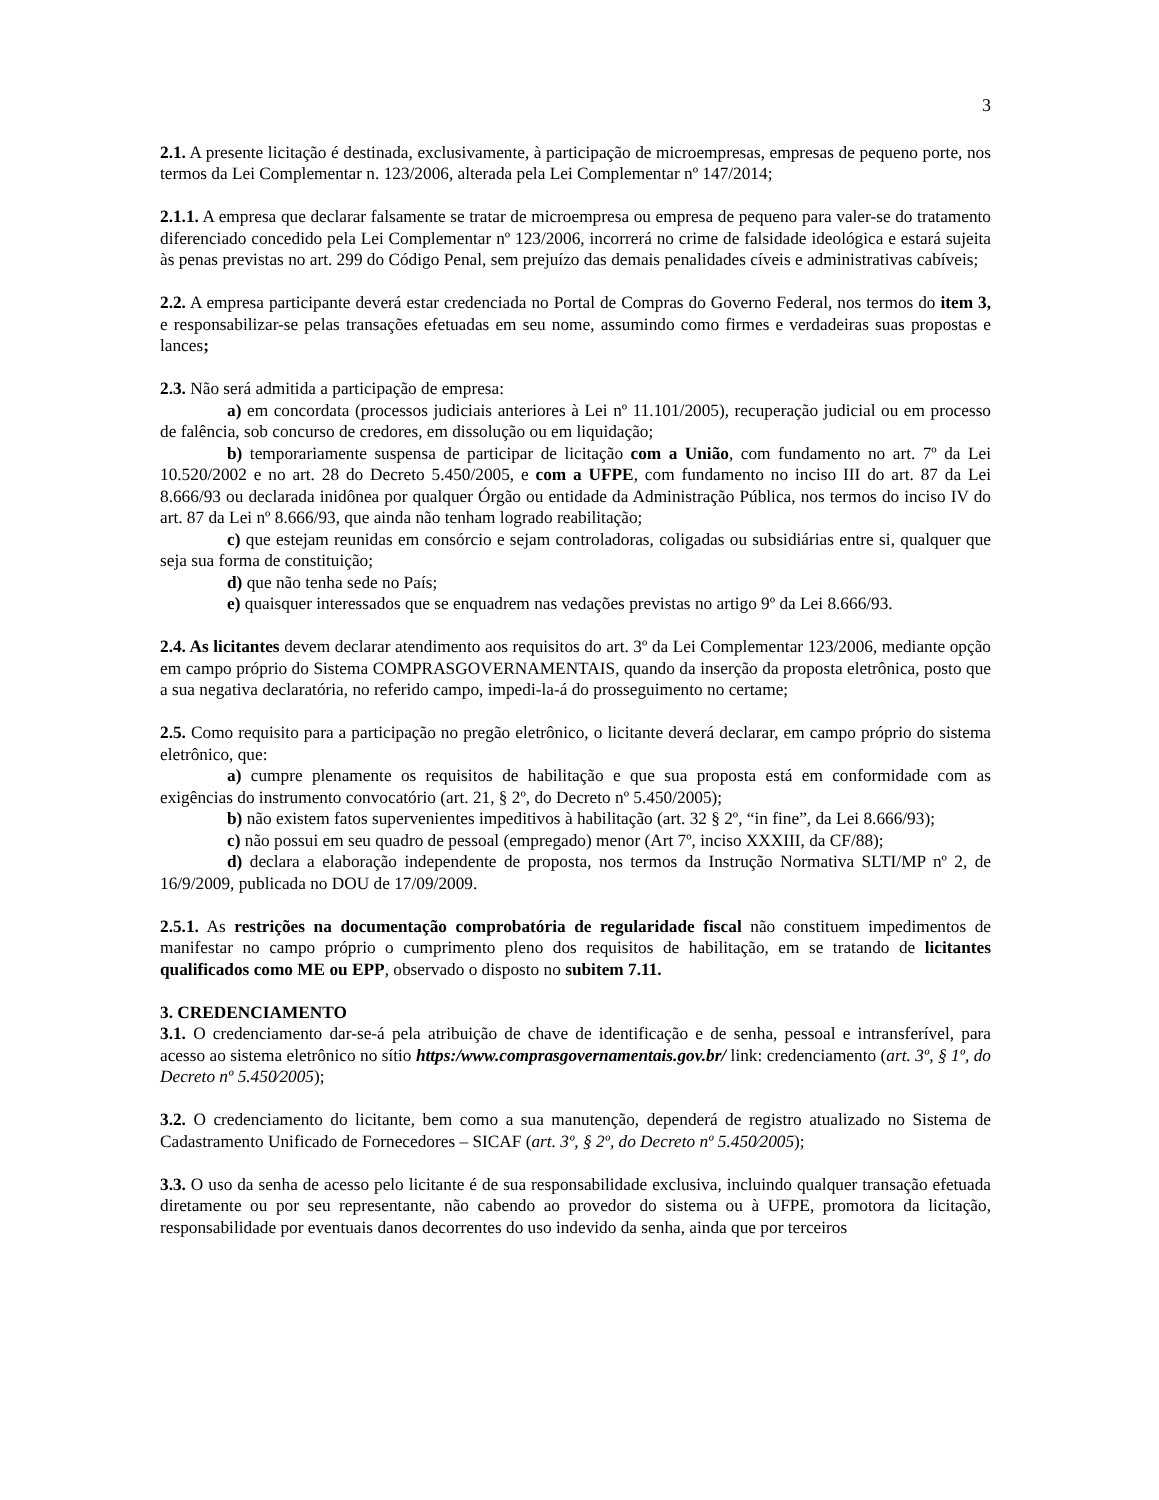3
2.1. A presente licitação é destinada, exclusivamente, à participação de microempresas, empresas de pequeno porte, nos termos da Lei Complementar n. 123/2006, alterada pela Lei Complementar nº 147/2014;
2.1.1. A empresa que declarar falsamente se tratar de microempresa ou empresa de pequeno para valer-se do tratamento diferenciado concedido pela Lei Complementar nº 123/2006, incorrerá no crime de falsidade ideológica e estará sujeita às penas previstas no art. 299 do Código Penal, sem prejuízo das demais penalidades cíveis e administrativas cabíveis;
2.2. A empresa participante deverá estar credenciada no Portal de Compras do Governo Federal, nos termos do item 3, e responsabilizar-se pelas transações efetuadas em seu nome, assumindo como firmes e verdadeiras suas propostas e lances;
2.3. Não será admitida a participação de empresa:
a) em concordata (processos judiciais anteriores à Lei nº 11.101/2005), recuperação judicial ou em processo de falência, sob concurso de credores, em dissolução ou em liquidação;
b) temporariamente suspensa de participar de licitação com a União, com fundamento no art. 7º da Lei 10.520/2002 e no art. 28 do Decreto 5.450/2005, e com a UFPE, com fundamento no inciso III do art. 87 da Lei 8.666/93 ou declarada inidônea por qualquer Órgão ou entidade da Administração Pública, nos termos do inciso IV do art. 87 da Lei nº 8.666/93, que ainda não tenham logrado reabilitação;
c) que estejam reunidas em consórcio e sejam controladoras, coligadas ou subsidiárias entre si, qualquer que seja sua forma de constituição;
d) que não tenha sede no País;
e) quaisquer interessados que se enquadrem nas vedações previstas no artigo 9º da Lei 8.666/93.
2.4. As licitantes devem declarar atendimento aos requisitos do art. 3º da Lei Complementar 123/2006, mediante opção em campo próprio do Sistema COMPRASGOVERNAMENTAIS, quando da inserção da proposta eletrônica, posto que a sua negativa declaratória, no referido campo, impedi-la-á do prosseguimento no certame;
2.5. Como requisito para a participação no pregão eletrônico, o licitante deverá declarar, em campo próprio do sistema eletrônico, que:
a) cumpre plenamente os requisitos de habilitação e que sua proposta está em conformidade com as exigências do instrumento convocatório (art. 21, § 2º, do Decreto nº 5.450/2005);
b) não existem fatos supervenientes impeditivos à habilitação (art. 32 § 2º, “in fine”, da Lei 8.666/93);
c) não possui em seu quadro de pessoal (empregado) menor (Art 7º, inciso XXXIII, da CF/88);
d) declara a elaboração independente de proposta, nos termos da Instrução Normativa SLTI/MP nº 2, de 16/9/2009, publicada no DOU de 17/09/2009.
2.5.1. As restrições na documentação comprobatória de regularidade fiscal não constituem impedimentos de manifestar no campo próprio o cumprimento pleno dos requisitos de habilitação, em se tratando de licitantes qualificados como ME ou EPP, observado o disposto no subitem 7.11.
3. CREDENCIAMENTO
3.1. O credenciamento dar-se-á pela atribuição de chave de identificação e de senha, pessoal e intransferível, para acesso ao sistema eletrônico no sítio https:/www.comprasgovernamentais.gov.br/ link: credenciamento (art. 3º, § 1º, do Decreto nº 5.450⁄2005);
3.2. O credenciamento do licitante, bem como a sua manutenção, dependerá de registro atualizado no Sistema de Cadastramento Unificado de Fornecedores – SICAF (art. 3º, § 2º, do Decreto nº 5.450⁄2005);
3.3. O uso da senha de acesso pelo licitante é de sua responsabilidade exclusiva, incluindo qualquer transação efetuada diretamente ou por seu representante, não cabendo ao provedor do sistema ou à UFPE, promotora da licitação, responsabilidade por eventuais danos decorrentes do uso indevido da senha, ainda que por terceiros